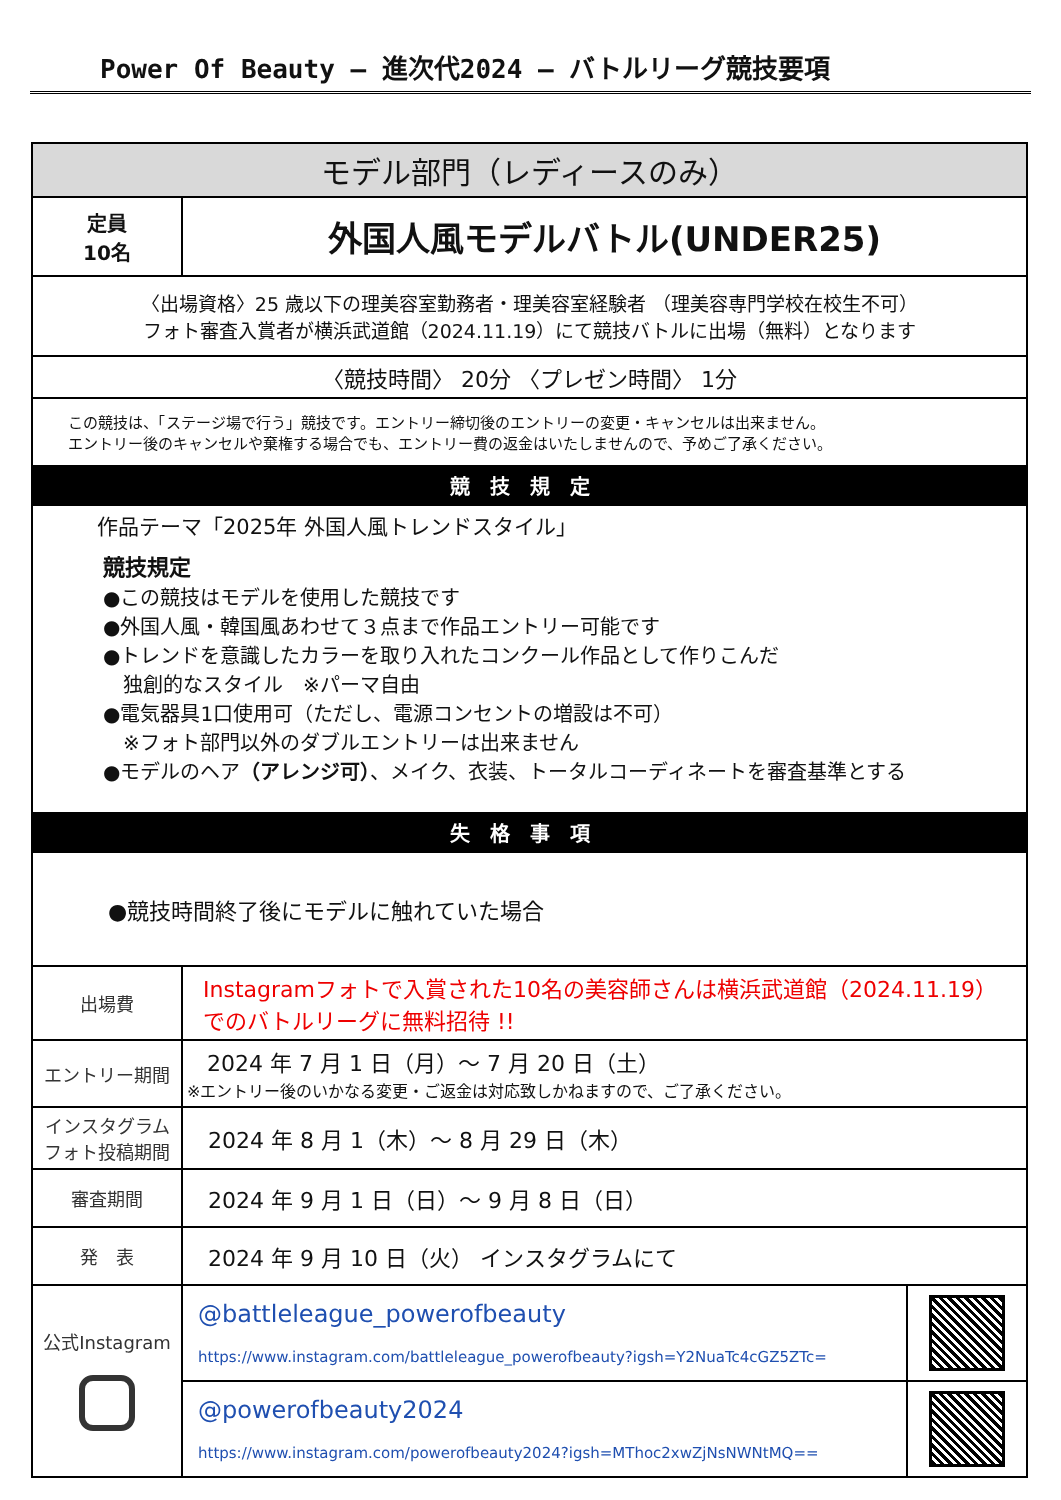Power Of Beauty – 進次代2024 – バトルリーグ競技要項
| モデル部門（レディースのみ） | | |
| 定員 10名 | 外国人風モデルバトル(UNDER25) | |
| 〈出場資格〉25 歳以下の理美容室勤務者・理美容室経験者 （理美容専門学校在校生不可） フォト審査入賞者が横浜武道館（2024.11.19）にて競技バトルに出場（無料）となります | | |
| 〈競技時間〉 20分 〈プレゼン時間〉 1分 | | |
| この競技は、「ステージ場で行う」競技です。エントリー締切後のエントリーの変更・キャンセルは出来ません。 エントリー後のキャンセルや棄権する場合でも、エントリー費の返金はいたしませんので、予めご了承ください。 | | |
| 競技規定 | | |
| 作品テーマ「2025年 外国人風トレンドスタイル」 競技規定 ●この競技はモデルを使用した競技です ●外国人風・韓国風あわせて３点まで作品エントリー可能です ●トレンドを意識したカラーを取り入れたコンクール作品として作りこんだ 独創的なスタイル ※パーマ自由 ●電気器具1口使用可（ただし、電源コンセントの増設は不可） ※フォト部門以外のダブルエントリーは出来ません ●モデルのヘア （アレンジ可） 、メイク、衣装、トータルコーディネートを審査基準とする | | |
| 失格事項 | | |
| ●競技時間終了後にモデルに触れていた場合 | | |
| 出場費 | Instagramフォトで入賞された10名の美容師さんは横浜武道館（2024.11.19） でのバトルリーグに無料招待 !! | |
| エントリー期間 | 2024 年 7 月 1 日（月）～ 7 月 20 日（土） ※エントリー後のいかなる変更・ご返金は対応致しかねますので、ご了承ください。 | |
| インスタグラム フォト投稿期間 | 2024 年 8 月 1（木）～ 8 月 29 日（木） | |
| 審査期間 | 2024 年 9 月 1 日（日）～ 9 月 8 日（日） | |
| 発 表 | 2024 年 9 月 10 日（火） インスタグラムにて | |
| 公式Instagram | @battleleague_powerofbeauty https://www.instagram.com/battleleague_powerofbeauty?igsh=Y2NuaTc4cGZ5ZTc= | |
| | @powerofbeauty2024 https://www.instagram.com/powerofbeauty2024?igsh=MThoc2xwZjNsNWNtMQ== | |